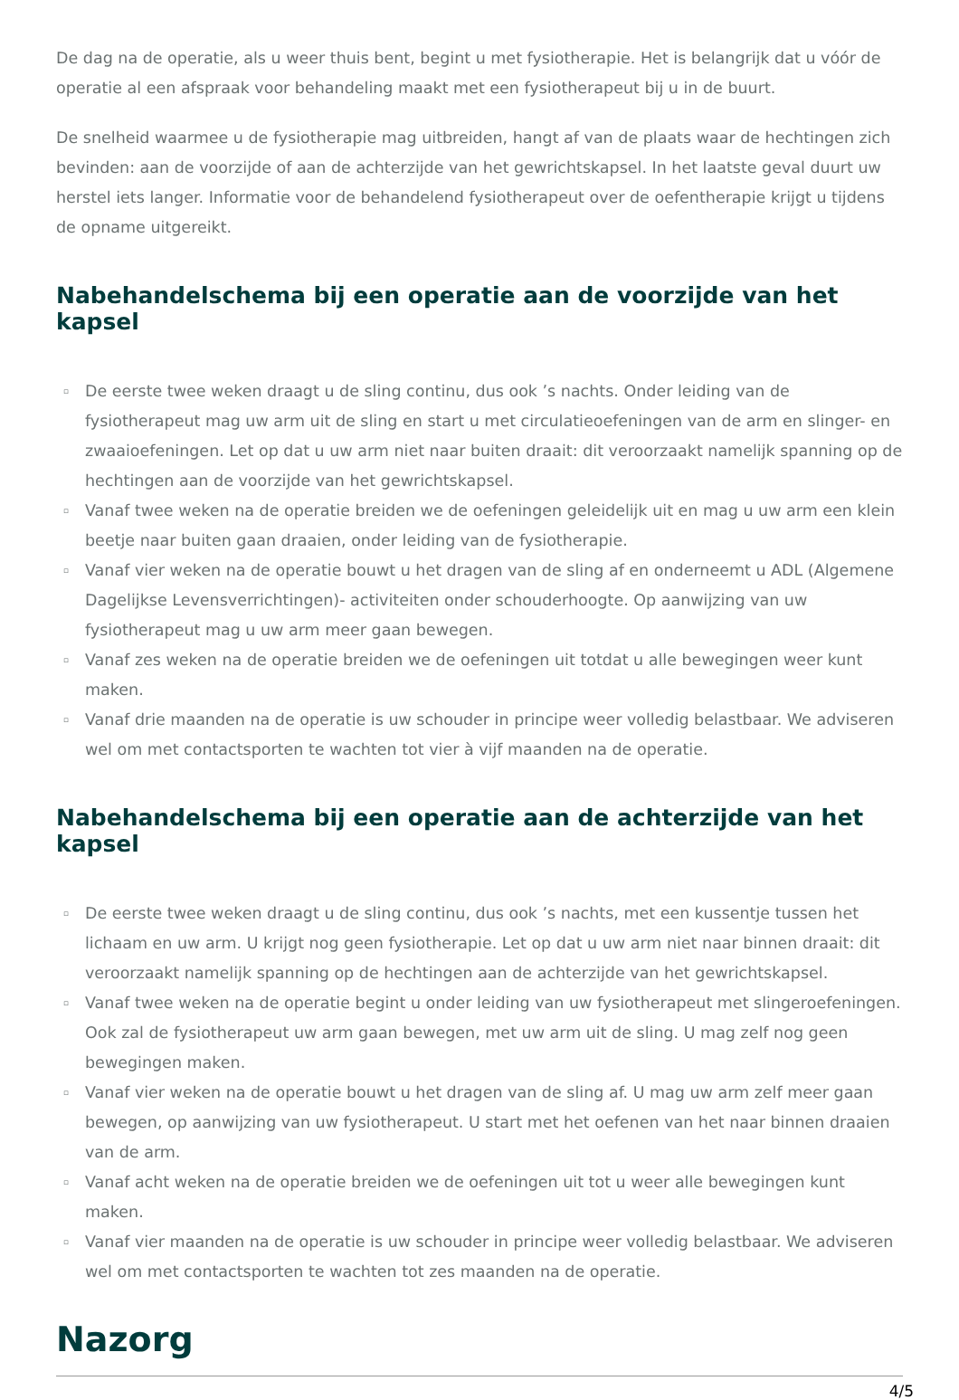De dag na de operatie, als u weer thuis bent, begint u met fysiotherapie. Het is belangrijk dat u vóór de operatie al een afspraak voor behandeling maakt met een fysiotherapeut bij u in de buurt.
De snelheid waarmee u de fysiotherapie mag uitbreiden, hangt af van de plaats waar de hechtingen zich bevinden: aan de voorzijde of aan de achterzijde van het gewrichtskapsel. In het laatste geval duurt uw herstel iets langer. Informatie voor de behandelend fysiotherapeut over de oefentherapie krijgt u tijdens de opname uitgereikt.
Nabehandelschema bij een operatie aan de voorzijde van het kapsel
▫ De eerste twee weken draagt u de sling continu, dus ook ’s nachts. Onder leiding van de fysiotherapeut mag uw arm uit de sling en start u met circulatieoefeningen van de arm en slinger- en zwaaioefeningen. Let op dat u uw arm niet naar buiten draait: dit veroorzaakt namelijk spanning op de hechtingen aan de voorzijde van het gewrichtskapsel.
▫ Vanaf twee weken na de operatie breiden we de oefeningen geleidelijk uit en mag u uw arm een klein beetje naar buiten gaan draaien, onder leiding van de fysiotherapie.
▫ Vanaf vier weken na de operatie bouwt u het dragen van de sling af en onderneemt u ADL (Algemene Dagelijkse Levensverrichtingen)- activiteiten onder schouderhoogte. Op aanwijzing van uw fysiotherapeut mag u uw arm meer gaan bewegen.
▫ Vanaf zes weken na de operatie breiden we de oefeningen uit totdat u alle bewegingen weer kunt maken.
▫ Vanaf drie maanden na de operatie is uw schouder in principe weer volledig belastbaar. We adviseren wel om met contactsporten te wachten tot vier à vijf maanden na de operatie.
Nabehandelschema bij een operatie aan de achterzijde van het kapsel
▫ De eerste twee weken draagt u de sling continu, dus ook ’s nachts, met een kussentje tussen het lichaam en uw arm. U krijgt nog geen fysiotherapie. Let op dat u uw arm niet naar binnen draait: dit veroorzaakt namelijk spanning op de hechtingen aan de achterzijde van het gewrichtskapsel.
▫ Vanaf twee weken na de operatie begint u onder leiding van uw fysiotherapeut met slingeroefeningen. Ook zal de fysiotherapeut uw arm gaan bewegen, met uw arm uit de sling. U mag zelf nog geen bewegingen maken.
▫ Vanaf vier weken na de operatie bouwt u het dragen van de sling af. U mag uw arm zelf meer gaan bewegen, op aanwijzing van uw fysiotherapeut. U start met het oefenen van het naar binnen draaien van de arm.
▫ Vanaf acht weken na de operatie breiden we de oefeningen uit tot u weer alle bewegingen kunt maken.
▫ Vanaf vier maanden na de operatie is uw schouder in principe weer volledig belastbaar. We adviseren wel om met contactsporten te wachten tot zes maanden na de operatie.
Nazorg
4/5